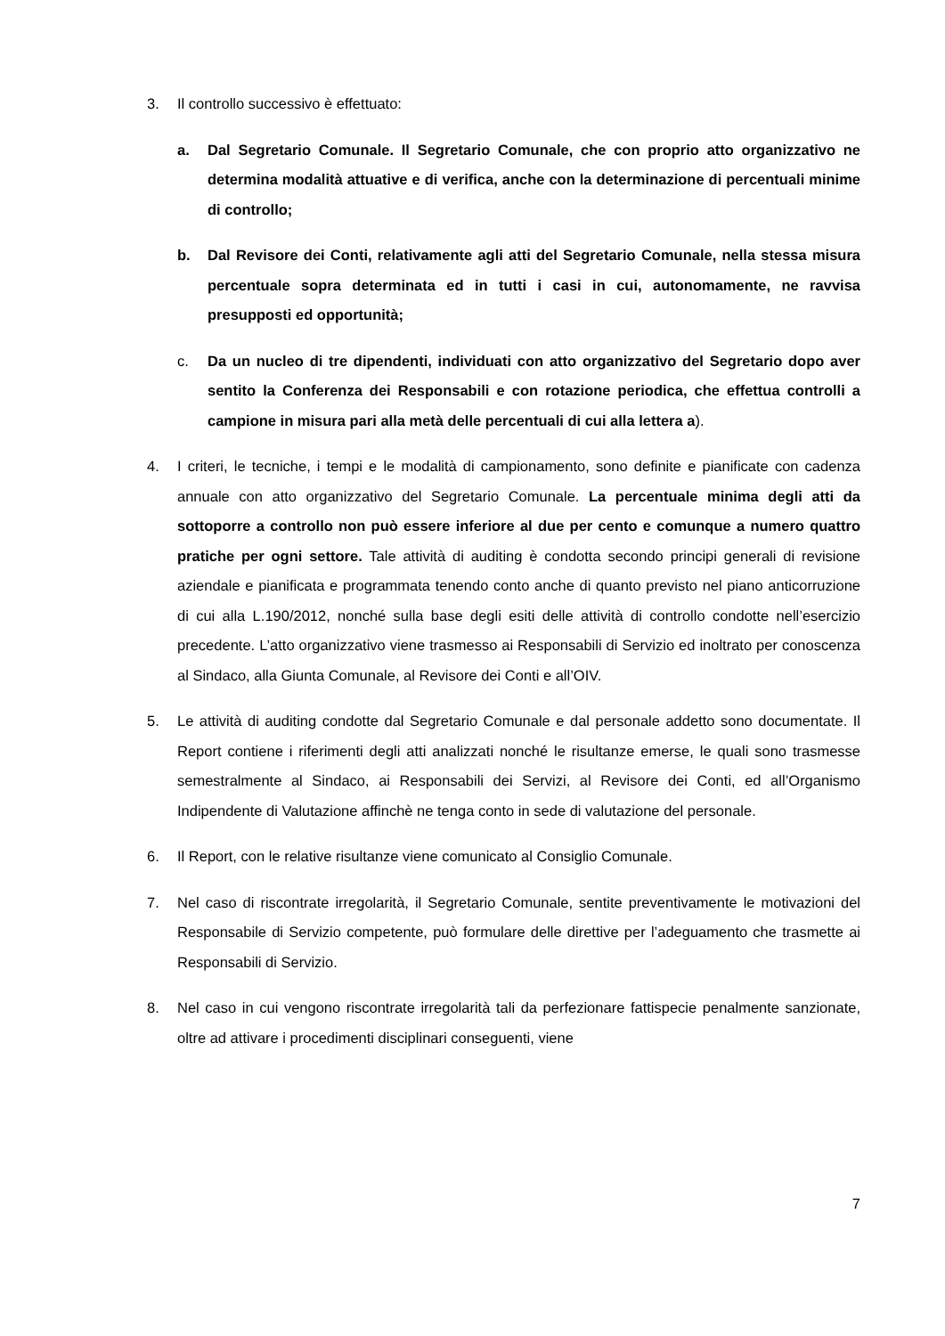3. Il controllo successivo è effettuato:
a. Dal Segretario Comunale. Il Segretario Comunale, che con proprio atto organizzativo ne determina modalità attuative e di verifica, anche con la determinazione di percentuali minime di controllo;
b. Dal Revisore dei Conti, relativamente agli atti del Segretario Comunale, nella stessa misura percentuale sopra determinata ed in tutti i casi in cui, autonomamente, ne ravvisa presupposti ed opportunità;
c. Da un nucleo di tre dipendenti, individuati con atto organizzativo del Segretario dopo aver sentito la Conferenza dei Responsabili e con rotazione periodica, che effettua controlli a campione in misura pari alla metà delle percentuali di cui alla lettera a).
4. I criteri, le tecniche, i tempi e le modalità di campionamento, sono definite e pianificate con cadenza annuale con atto organizzativo del Segretario Comunale. La percentuale minima degli atti da sottoporre a controllo non può essere inferiore al due per cento e comunque a numero quattro pratiche per ogni settore. Tale attività di auditing è condotta secondo principi generali di revisione aziendale e pianificata e programmata tenendo conto anche di quanto previsto nel piano anticorruzione di cui alla L.190/2012, nonché sulla base degli esiti delle attività di controllo condotte nell’esercizio precedente. L’atto organizzativo viene trasmesso ai Responsabili di Servizio ed inoltrato per conoscenza al Sindaco, alla Giunta Comunale, al Revisore dei Conti e all’OIV.
5. Le attività di auditing condotte dal Segretario Comunale e dal personale addetto sono documentate. Il Report contiene i riferimenti degli atti analizzati nonché le risultanze emerse, le quali sono trasmesse semestralmente al Sindaco, ai Responsabili dei Servizi, al Revisore dei Conti, ed all’Organismo Indipendente di Valutazione affinchè ne tenga conto in sede di valutazione del personale.
6. Il Report, con le relative risultanze viene comunicato al Consiglio Comunale.
7. Nel caso di riscontrate irregolarità, il Segretario Comunale, sentite preventivamente le motivazioni del Responsabile di Servizio competente, può formulare delle direttive per l’adeguamento che trasmette ai Responsabili di Servizio.
8. Nel caso in cui vengono riscontrate irregolarità tali da perfezionare fattispecie penalmente sanzionate, oltre ad attivare i procedimenti disciplinari conseguenti, viene
7